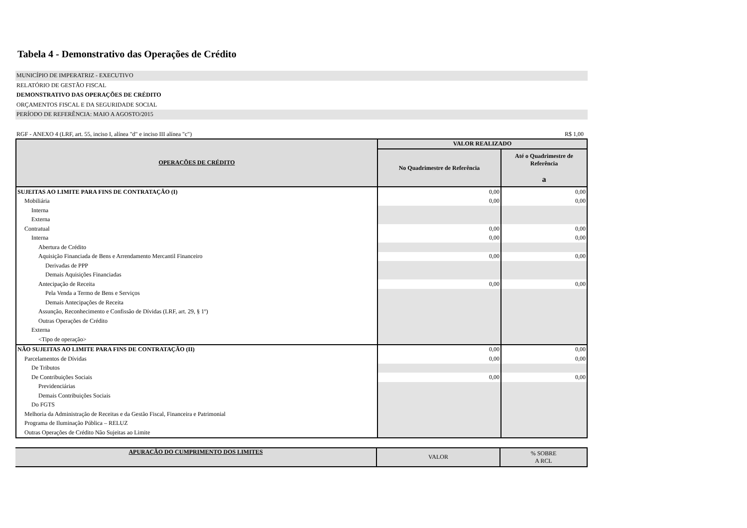Tabela 4 - Demonstrativo das Operações de Crédito
MUNICÍPIO DE IMPERATRIZ - EXECUTIVO
RELATÓRIO DE GESTÃO FISCAL
DEMONSTRATIVO DAS OPERAÇÕES DE CRÉDITO
ORÇAMENTOS FISCAL E DA SEGURIDADE SOCIAL
PERÍODO DE REFERÊNCIA: MAIO A AGOSTO/2015
RGF - ANEXO 4 (LRF, art. 55, inciso I, alínea "d" e inciso III alínea "c") R$ 1,00
| OPERAÇÕES DE CRÉDITO | VALOR REALIZADO | |
| --- | --- | --- |
| | No Quadrimestre de Referência | Até o Quadrimestre de Referência a |
| SUJEITAS AO LIMITE PARA FINS DE CONTRATAÇÃO (I) | 0,00 | 0,00 |
| Mobiliária | 0,00 | 0,00 |
| Interna | | |
| Externa | | |
| Contratual | 0,00 | 0,00 |
| Interna | 0,00 | 0,00 |
| Abertura de Crédito | | |
| Aquisição Financiada de Bens e Arrendamento Mercantil Financeiro | 0,00 | 0,00 |
| Derivadas de PPP | | |
| Demais Aquisições Financiadas | | |
| Antecipação de Receita | 0,00 | 0,00 |
| Pela Venda a Termo de Bens e Serviços | | |
| Demais Antecipações de Receita | | |
| Assunção, Reconhecimento e Confissão de Dívidas (LRF, art. 29, § 1º) | | |
| Outras Operações de Crédito | | |
| Externa | | |
| <Tipo de operação> | | |
| NÃO SUJEITAS AO LIMITE PARA FINS DE CONTRATAÇÃO (II) | 0,00 | 0,00 |
| Parcelamentos de Dívidas | 0,00 | 0,00 |
| De Tributos | | |
| De Contribuições Sociais | 0,00 | 0,00 |
| Previdenciárias | | |
| Demais Contribuições Sociais | | |
| Do FGTS | | |
| Melhoria da Administração de Receitas e da Gestão Fiscal, Financeira e Patrimonial | | |
| Programa de Iluminação Pública – RELUZ | | |
| Outras Operações de Crédito Não Sujeitas ao Limite | | |
| APURAÇÃO DO CUMPRIMENTO DOS LIMITES | VALOR | % SOBRE A RCL |
| --- | --- | --- |